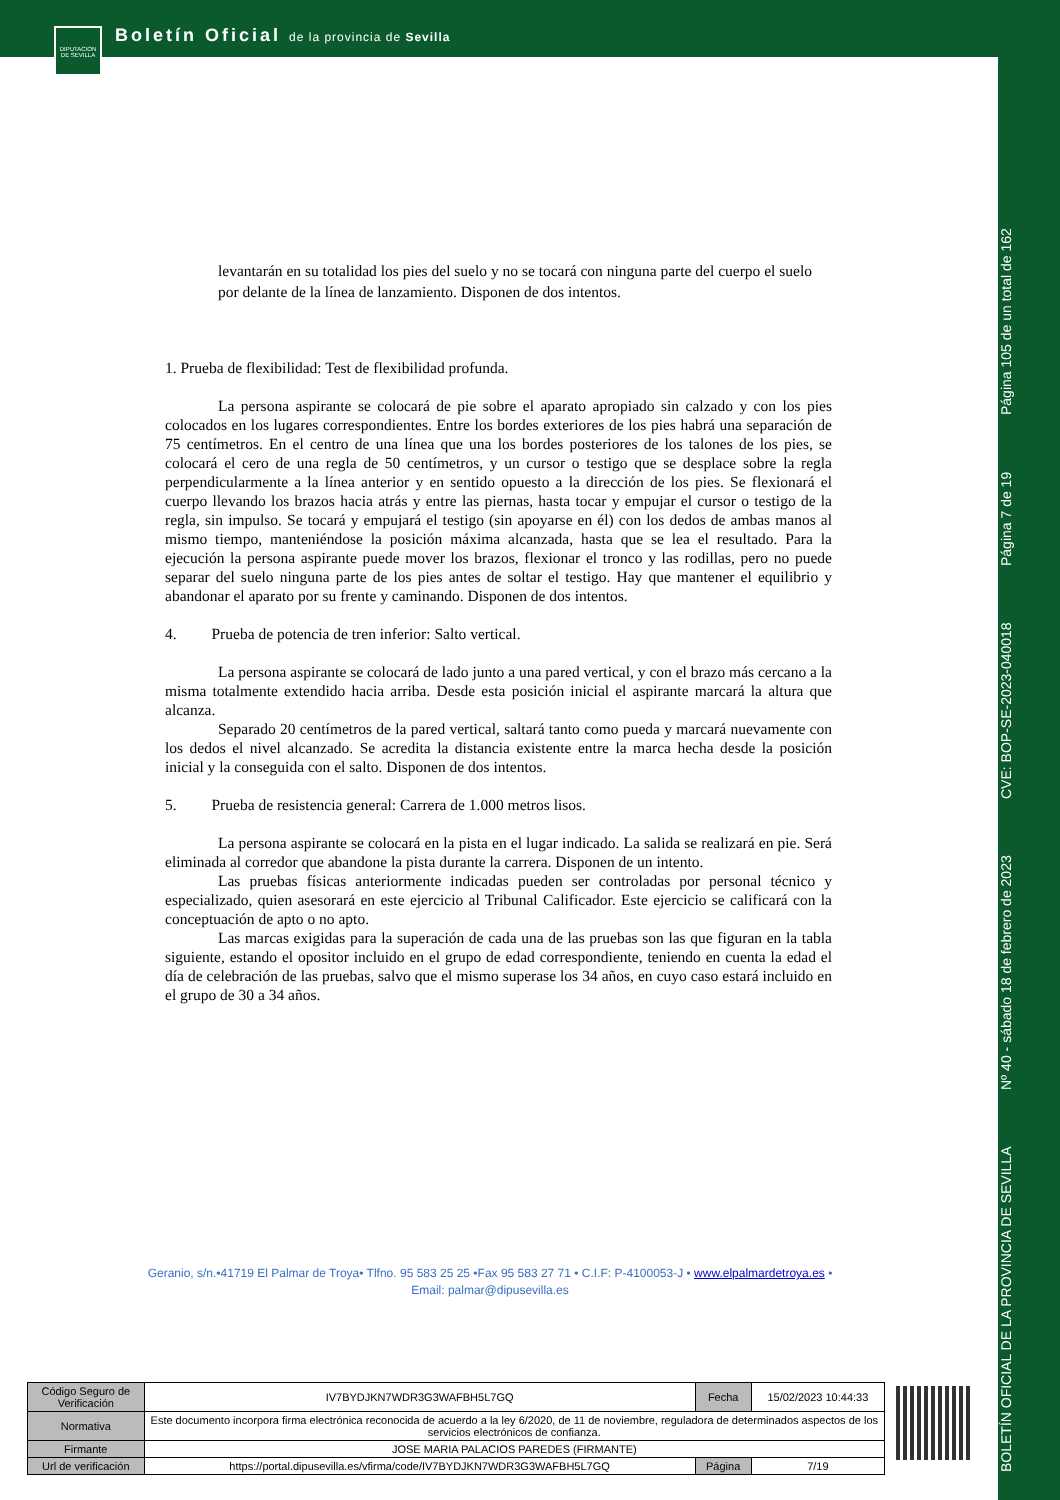Boletín Oficial de la provincia de Sevilla
DIPUTACION DE SEVILLA
BOLETÍN OFICIAL DE LA PROVINCIA DE SEVILLA Nº 40 - sábado 18 de febrero de 2023 CVE: BOP-SE-2023-040018 Página 7 de 19 Página 105 de un total de 162
levantarán en su totalidad los pies del suelo y no se tocará con ninguna parte del cuerpo el suelo por delante de la línea de lanzamiento. Disponen de dos intentos.
1. Prueba de flexibilidad: Test de flexibilidad profunda.
La persona aspirante se colocará de pie sobre el aparato apropiado sin calzado y con los pies colocados en los lugares correspondientes. Entre los bordes exteriores de los pies habrá una separación de 75 centímetros. En el centro de una línea que una los bordes posteriores de los talones de los pies, se colocará el cero de una regla de 50 centímetros, y un cursor o testigo que se desplace sobre la regla perpendicularmente a la línea anterior y en sentido opuesto a la dirección de los pies. Se flexionará el cuerpo llevando los brazos hacia atrás y entre las piernas, hasta tocar y empujar el cursor o testigo de la regla, sin impulso. Se tocará y empujará el testigo (sin apoyarse en él) con los dedos de ambas manos al mismo tiempo, manteniéndose la posición máxima alcanzada, hasta que se lea el resultado. Para la ejecución la persona aspirante puede mover los brazos, flexionar el tronco y las rodillas, pero no puede separar del suelo ninguna parte de los pies antes de soltar el testigo. Hay que mantener el equilibrio y abandonar el aparato por su frente y caminando. Disponen de dos intentos.
4. Prueba de potencia de tren inferior: Salto vertical.
La persona aspirante se colocará de lado junto a una pared vertical, y con el brazo más cercano a la misma totalmente extendido hacia arriba. Desde esta posición inicial el aspirante marcará la altura que alcanza.
Separado 20 centímetros de la pared vertical, saltará tanto como pueda y marcará nuevamente con los dedos el nivel alcanzado. Se acredita la distancia existente entre la marca hecha desde la posición inicial y la conseguida con el salto. Disponen de dos intentos.
5. Prueba de resistencia general: Carrera de 1.000 metros lisos.
La persona aspirante se colocará en la pista en el lugar indicado. La salida se realizará en pie. Será eliminada al corredor que abandone la pista durante la carrera. Disponen de un intento.
Las pruebas físicas anteriormente indicadas pueden ser controladas por personal técnico y especializado, quien asesorará en este ejercicio al Tribunal Calificador. Este ejercicio se calificará con la conceptuación de apto o no apto.
Las marcas exigidas para la superación de cada una de las pruebas son las que figuran en la tabla siguiente, estando el opositor incluido en el grupo de edad correspondiente, teniendo en cuenta la edad el día de celebración de las pruebas, salvo que el mismo superase los 34 años, en cuyo caso estará incluido en el grupo de 30 a 34 años.
Geranio, s/n.•41719 El Palmar de Troya• Tlfno. 95 583 25 25 •Fax 95 583 27 71 • C.I.F: P-4100053-J • www.elpalmardetroya.es •
Email: palmar@dipusevilla.es
| Código Seguro de Verificación | IV7BYDJKN7WDR3G3WAFBH5L7GQ | Fecha | 15/02/2023 10:44:33 |
| Normativa | Este documento incorpora firma electrónica reconocida de acuerdo a la ley 6/2020, de 11 de noviembre, reguladora de determinados aspectos de los servicios electrónicos de confianza. | | |
| Firmante | JOSE MARIA PALACIOS PAREDES (FIRMANTE) | | |
| Url de verificación | https://portal.dipusevilla.es/vfirma/code/IV7BYDJKN7WDR3G3WAFBH5L7GQ | Página | 7/19 |